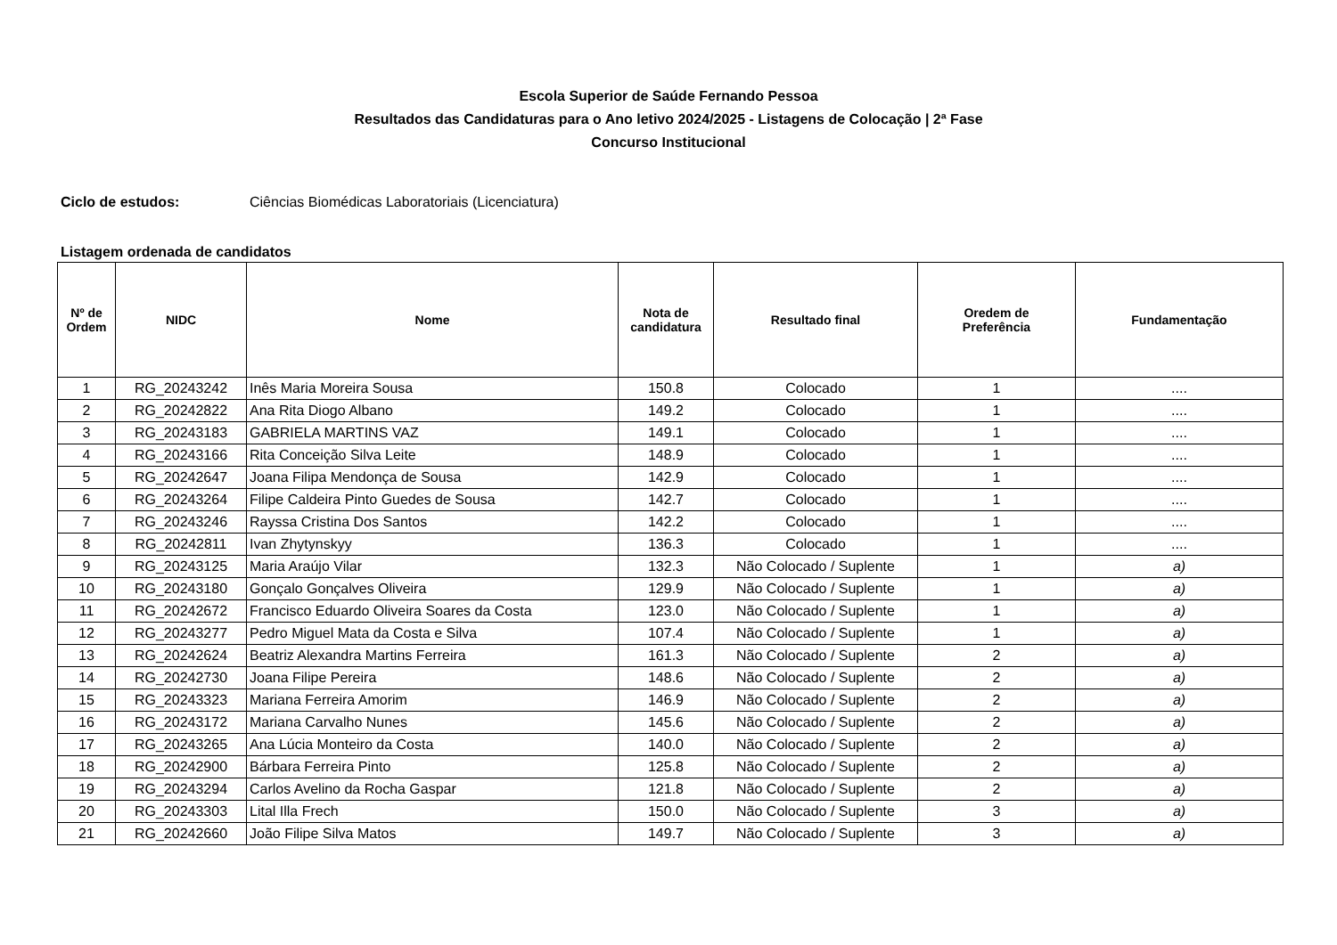Escola Superior de Saúde Fernando Pessoa
Resultados das Candidaturas para o Ano letivo 2024/2025 - Listagens de Colocação | 2ª Fase
Concurso Institucional
Ciclo de estudos: Ciências Biomédicas Laboratoriais (Licenciatura)
Listagem ordenada de candidatos
| Nº de Ordem | NIDC | Nome | Nota de candidatura | Resultado final | Oredem de Preferência | Fundamentação |
| --- | --- | --- | --- | --- | --- | --- |
| 1 | RG_20243242 | Inês Maria Moreira Sousa | 150.8 | Colocado | 1 | .... |
| 2 | RG_20242822 | Ana Rita Diogo Albano | 149.2 | Colocado | 1 | .... |
| 3 | RG_20243183 | GABRIELA MARTINS VAZ | 149.1 | Colocado | 1 | .... |
| 4 | RG_20243166 | Rita Conceição Silva Leite | 148.9 | Colocado | 1 | .... |
| 5 | RG_20242647 | Joana Filipa Mendonça de Sousa | 142.9 | Colocado | 1 | .... |
| 6 | RG_20243264 | Filipe Caldeira Pinto Guedes de Sousa | 142.7 | Colocado | 1 | .... |
| 7 | RG_20243246 | Rayssa Cristina Dos Santos | 142.2 | Colocado | 1 | .... |
| 8 | RG_20242811 | Ivan Zhytynskyy | 136.3 | Colocado | 1 | .... |
| 9 | RG_20243125 | Maria Araújo Vilar | 132.3 | Não Colocado / Suplente | 1 | a) |
| 10 | RG_20243180 | Gonçalo Gonçalves Oliveira | 129.9 | Não Colocado / Suplente | 1 | a) |
| 11 | RG_20242672 | Francisco Eduardo Oliveira Soares da Costa | 123.0 | Não Colocado / Suplente | 1 | a) |
| 12 | RG_20243277 | Pedro Miguel Mata da Costa e Silva | 107.4 | Não Colocado / Suplente | 1 | a) |
| 13 | RG_20242624 | Beatriz Alexandra Martins Ferreira | 161.3 | Não Colocado / Suplente | 2 | a) |
| 14 | RG_20242730 | Joana Filipe Pereira | 148.6 | Não Colocado / Suplente | 2 | a) |
| 15 | RG_20243323 | Mariana Ferreira Amorim | 146.9 | Não Colocado / Suplente | 2 | a) |
| 16 | RG_20243172 | Mariana Carvalho Nunes | 145.6 | Não Colocado / Suplente | 2 | a) |
| 17 | RG_20243265 | Ana Lúcia Monteiro da Costa | 140.0 | Não Colocado / Suplente | 2 | a) |
| 18 | RG_20242900 | Bárbara Ferreira Pinto | 125.8 | Não Colocado / Suplente | 2 | a) |
| 19 | RG_20243294 | Carlos Avelino da Rocha Gaspar | 121.8 | Não Colocado / Suplente | 2 | a) |
| 20 | RG_20243303 | Lital Illa Frech | 150.0 | Não Colocado / Suplente | 3 | a) |
| 21 | RG_20242660 | João Filipe Silva Matos | 149.7 | Não Colocado / Suplente | 3 | a) |